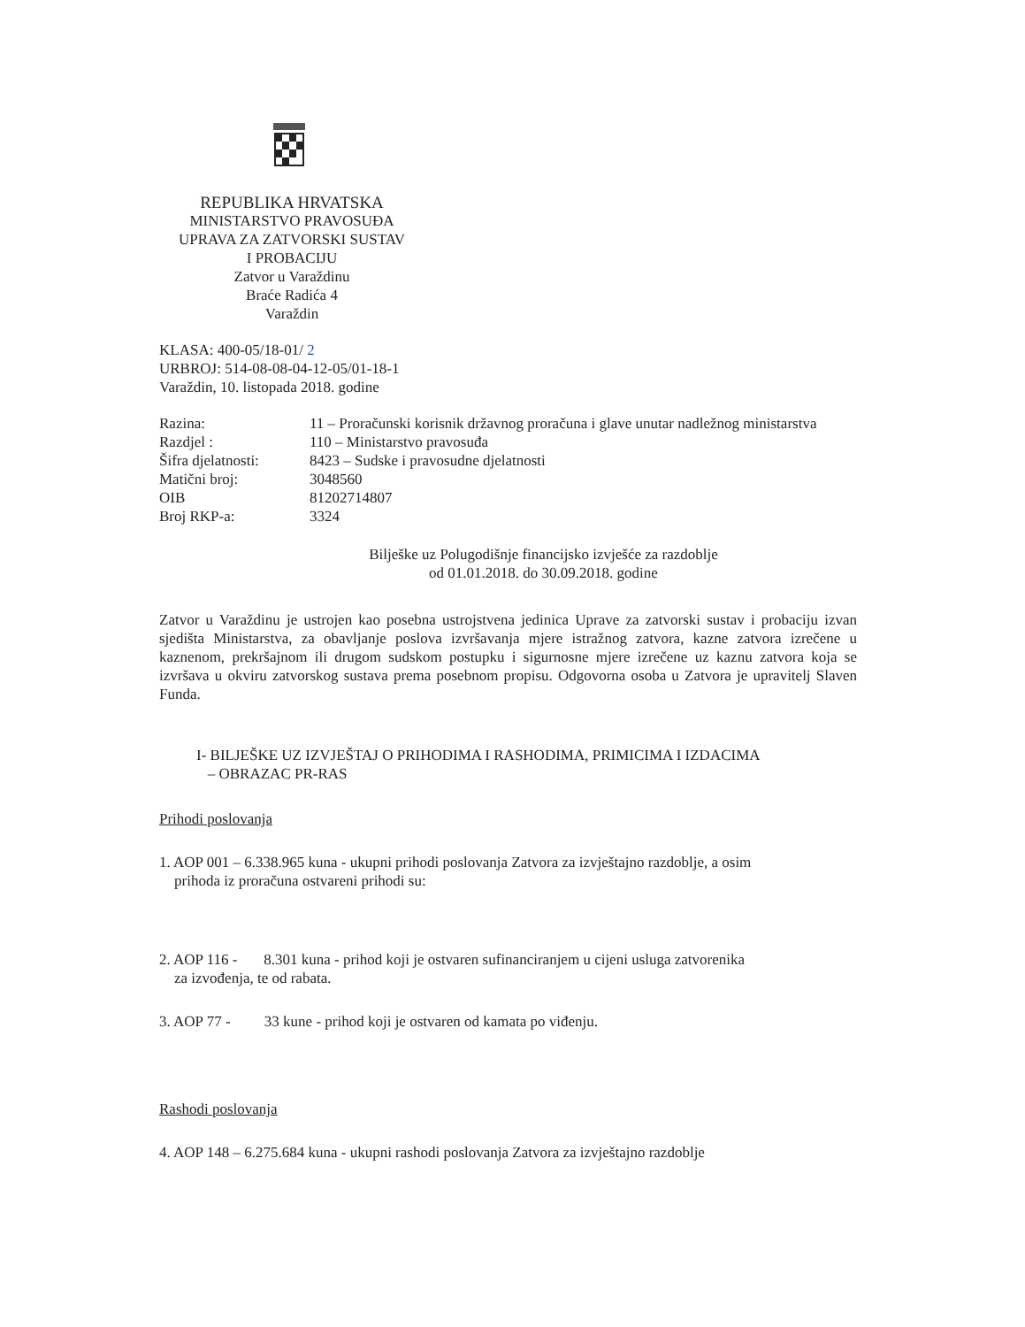REPUBLIKA HRVATSKA
MINISTARSTVO PRAVOSUĐA
UPRAVA ZA ZATVORSKI SUSTAV
I PROBACIJU
Zatvor u Varaždinu
Braće Radića 4
Varaždin
KLASA: 400-05/18-01/ 2
URBROJ: 514-08-08-04-12-05/01-18-1
Varaždin, 10. listopada 2018. godine
| Razina: | 11 – Proračunski korisnik državnog proračuna i glave unutar nadležnog ministarstva |
| Razdjel : | 110 – Ministarstvo pravosuđa |
| Šifra djelatnosti: | 8423 – Sudske i pravosudne djelatnosti |
| Matični broj: | 3048560 |
| OIB | 81202714807 |
| Broj RKP-a: | 3324 |
Bilješke uz Polugodišnje financijsko izvješće za razdoblje
od 01.01.2018. do 30.09.2018. godine
Zatvor u Varaždinu je ustrojen kao posebna ustrojstvena jedinica Uprave za zatvorski sustav i probaciju izvan sjedišta Ministarstva, za obavljanje poslova izvršavanja mjere istražnog zatvora, kazne zatvora izrečene u kaznenom, prekršajnom ili drugom sudskom postupku i sigurnosne mjere izrečene uz kaznu zatvora koja se izvršava u okviru zatvorskog sustava prema posebnom propisu. Odgovorna osoba u Zatvora je upravitelj Slaven Funda.
I- BILJEŠKE UZ IZVJEŠTAJ O PRIHODIMA I RASHODIMA, PRIMICIMA I IZDACIMA
– OBRAZAC PR-RAS
Prihodi poslovanja
1. AOP 001 – 6.338.965 kuna - ukupni prihodi poslovanja Zatvora za izvještajno razdoblje, a osim
prihoda iz proračuna ostvareni prihodi su:
2. AOP 116 - 8.301 kuna - prihod koji je ostvaren sufinanciranjem u cijeni usluga zatvorenika
za izvođenja, te od rabata.
3. AOP 77 - 33 kune - prihod koji je ostvaren od kamata po viđenju.
Rashodi poslovanja
4. AOP 148 – 6.275.684 kuna - ukupni rashodi poslovanja Zatvora za izvještajno razdoblje